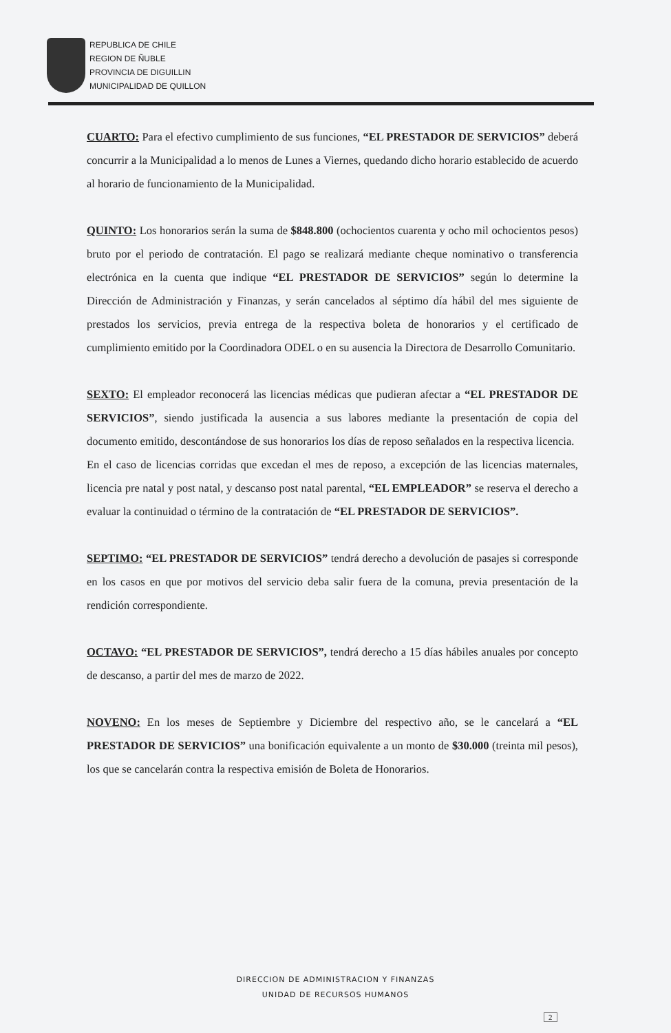REPUBLICA DE CHILE
REGION DE ÑUBLE
PROVINCIA DE DIGUILLIN
MUNICIPALIDAD DE QUILLON
CUARTO: Para el efectivo cumplimiento de sus funciones, “EL PRESTADOR DE SERVICIOS” deberá concurrir a la Municipalidad a lo menos de Lunes a Viernes, quedando dicho horario establecido de acuerdo al horario de funcionamiento de la Municipalidad.
QUINTO: Los honorarios serán la suma de $848.800 (ochocientos cuarenta y ocho mil ochocientos pesos) bruto por el periodo de contratación. El pago se realizará mediante cheque nominativo o transferencia electrónica en la cuenta que indique “EL PRESTADOR DE SERVICIOS” según lo determine la Dirección de Administración y Finanzas, y serán cancelados al séptimo día hábil del mes siguiente de prestados los servicios, previa entrega de la respectiva boleta de honorarios y el certificado de cumplimiento emitido por la Coordinadora ODEL o en su ausencia la Directora de Desarrollo Comunitario.
SEXTO: El empleador reconocerá las licencias médicas que pudieran afectar a “EL PRESTADOR DE SERVICIOS”, siendo justificada la ausencia a sus labores mediante la presentación de copia del documento emitido, descontándose de sus honorarios los días de reposo señalados en la respectiva licencia.
En el caso de licencias corridas que excedan el mes de reposo, a excepción de las licencias maternales, licencia pre natal y post natal, y descanso post natal parental, “EL EMPLEADOR” se reserva el derecho a evaluar la continuidad o término de la contratación de “EL PRESTADOR DE SERVICIOS”.
SEPTIMO: “EL PRESTADOR DE SERVICIOS” tendrá derecho a devolución de pasajes si corresponde en los casos en que por motivos del servicio deba salir fuera de la comuna, previa presentación de la rendición correspondiente.
OCTAVO: “EL PRESTADOR DE SERVICIOS”, tendrá derecho a 15 días hábiles anuales por concepto de descanso, a partir del mes de marzo de 2022.
NOVENO: En los meses de Septiembre y Diciembre del respectivo año, se le cancelará a “EL PRESTADOR DE SERVICIOS” una bonificación equivalente a un monto de $30.000 (treinta mil pesos), los que se cancelarán contra la respectiva emisión de Boleta de Honorarios.
DIRECCION DE ADMINISTRACION Y FINANZAS
UNIDAD DE RECURSOS HUMANOS
2